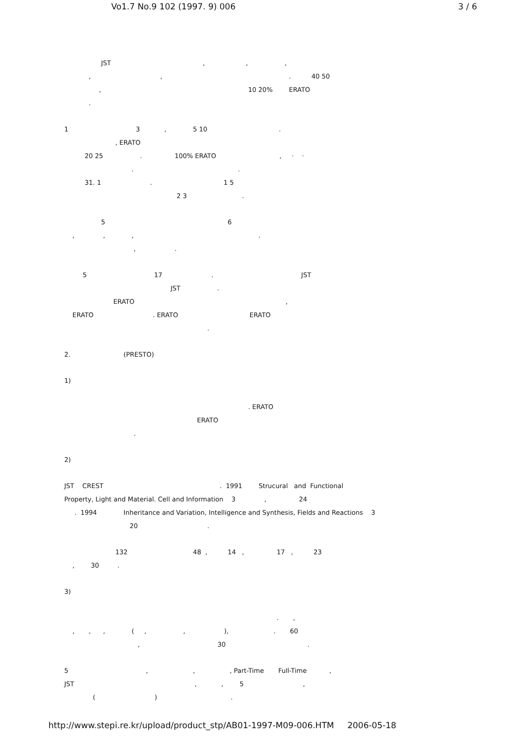Vo1.7 No.9 102 (1997. 9) 006 3 / 6
JST , , ,
, , . 40 50
, 10 20% ERATO
.
1 3 , 5 10 .
, ERATO
20 25 . 100% ERATO , · ·
. .
31. 1 . 1 5
2 3 .
5 6
, , , .
, .
5 17 . JST
JST .
ERATO ,
ERATO . ERATO ERATO
.
2. (PRESTO)
1)
. ERATO
ERATO
.
2)
JST CREST . 1991 Strucural and Functional
Property, Light and Material. Cell and Information 3 , 24
. 1994 Inheritance and Variation, Intelligence and Synthesis, Fields and Reactions 3
20 .
132 48 , 14 , 17 , 23
, 30 .
3)
. ,
, , , ( , , ), . 60
, 30 .
5 , , , Part-Time Full-Time ,
JST , , 5 ,
( ) .
http://www.stepi.re.kr/upload/product_stp/AB01-1997-M09-006.HTM 2006-05-18